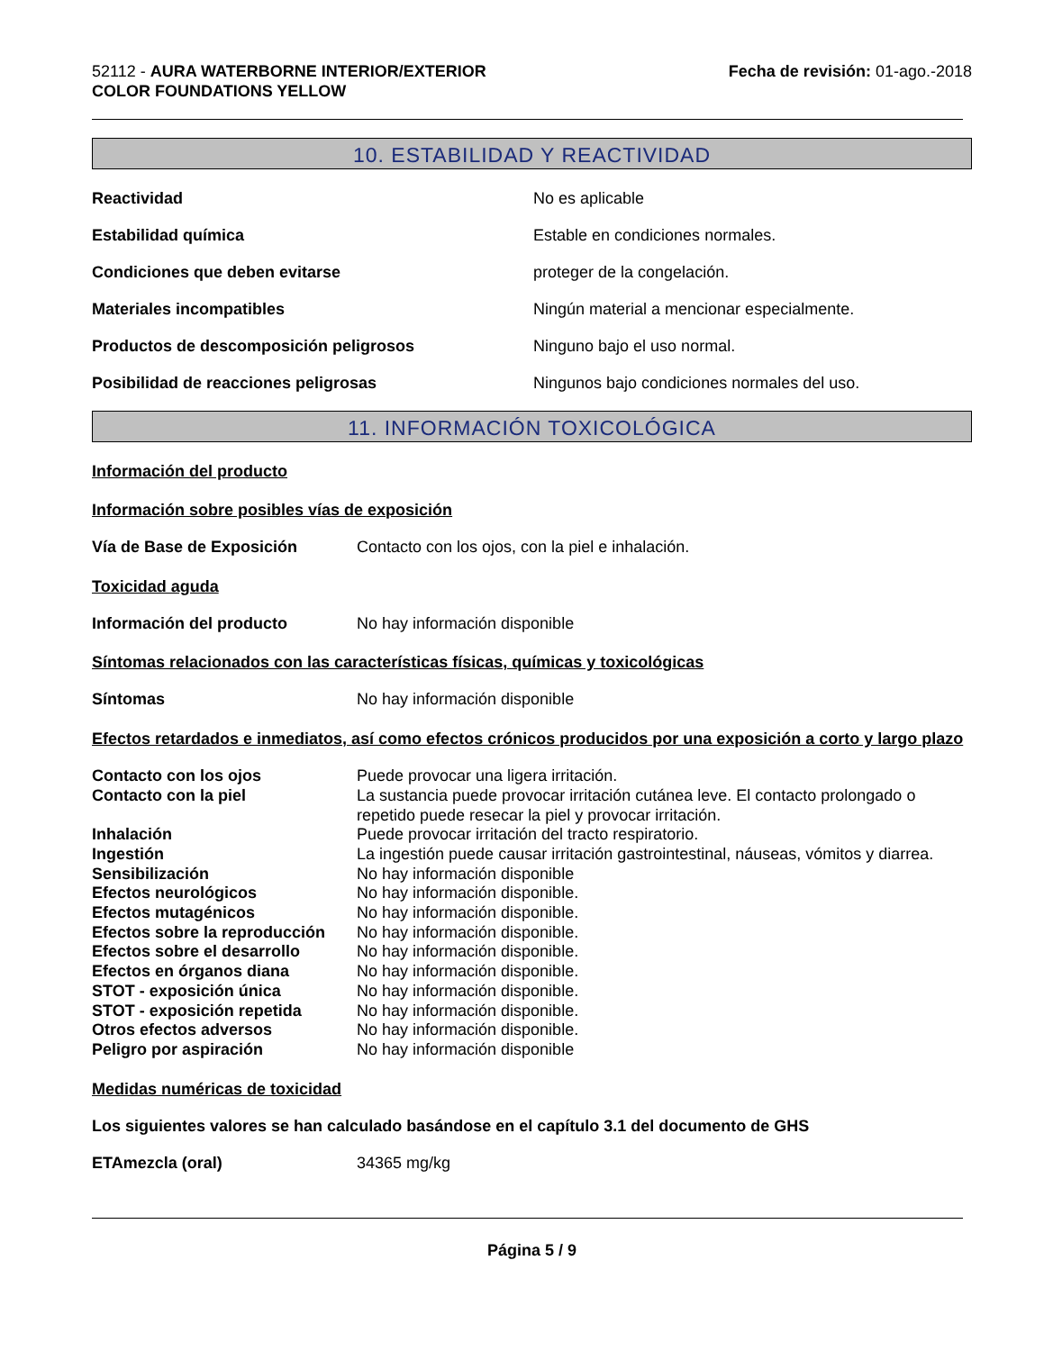52112 - AURA WATERBORNE INTERIOR/EXTERIOR
COLOR FOUNDATIONS YELLOW
Fecha de revisión: 01-ago.-2018
10. ESTABILIDAD Y REACTIVIDAD
Reactividad No es aplicable
Estabilidad química Estable en condiciones normales.
Condiciones que deben evitarse proteger de la congelación.
Materiales incompatibles Ningún material a mencionar especialmente.
Productos de descomposición peligrosos Ninguno bajo el uso normal.
Posibilidad de reacciones peligrosas Ningunos bajo condiciones normales del uso.
11. INFORMACIÓN TOXICOLÓGICA
Información del producto
Información sobre posibles vías de exposición
Vía de Base de Exposición Contacto con los ojos, con la piel e inhalación.
Toxicidad aguda
Información del producto No hay información disponible
Síntomas relacionados con las características físicas, químicas y toxicológicas
Síntomas No hay información disponible
Efectos retardados e inmediatos, así como efectos crónicos producidos por una exposición a corto y largo plazo
Contacto con los ojos Puede provocar una ligera irritación.
Contacto con la piel La sustancia puede provocar irritación cutánea leve. El contacto prolongado o repetido puede resecar la piel y provocar irritación.
Inhalación Puede provocar irritación del tracto respiratorio.
Ingestión La ingestión puede causar irritación gastrointestinal, náuseas, vómitos y diarrea.
Sensibilización No hay información disponible
Efectos neurológicos No hay información disponible.
Efectos mutagénicos No hay información disponible.
Efectos sobre la reproducción No hay información disponible.
Efectos sobre el desarrollo No hay información disponible.
Efectos en órganos diana No hay información disponible.
STOT - exposición única No hay información disponible.
STOT - exposición repetida No hay información disponible.
Otros efectos adversos No hay información disponible.
Peligro por aspiración No hay información disponible
Medidas numéricas de toxicidad
Los siguientes valores se han calculado basándose en el capítulo 3.1 del documento de GHS
ETAmezcla (oral) 34365 mg/kg
Página 5 / 9